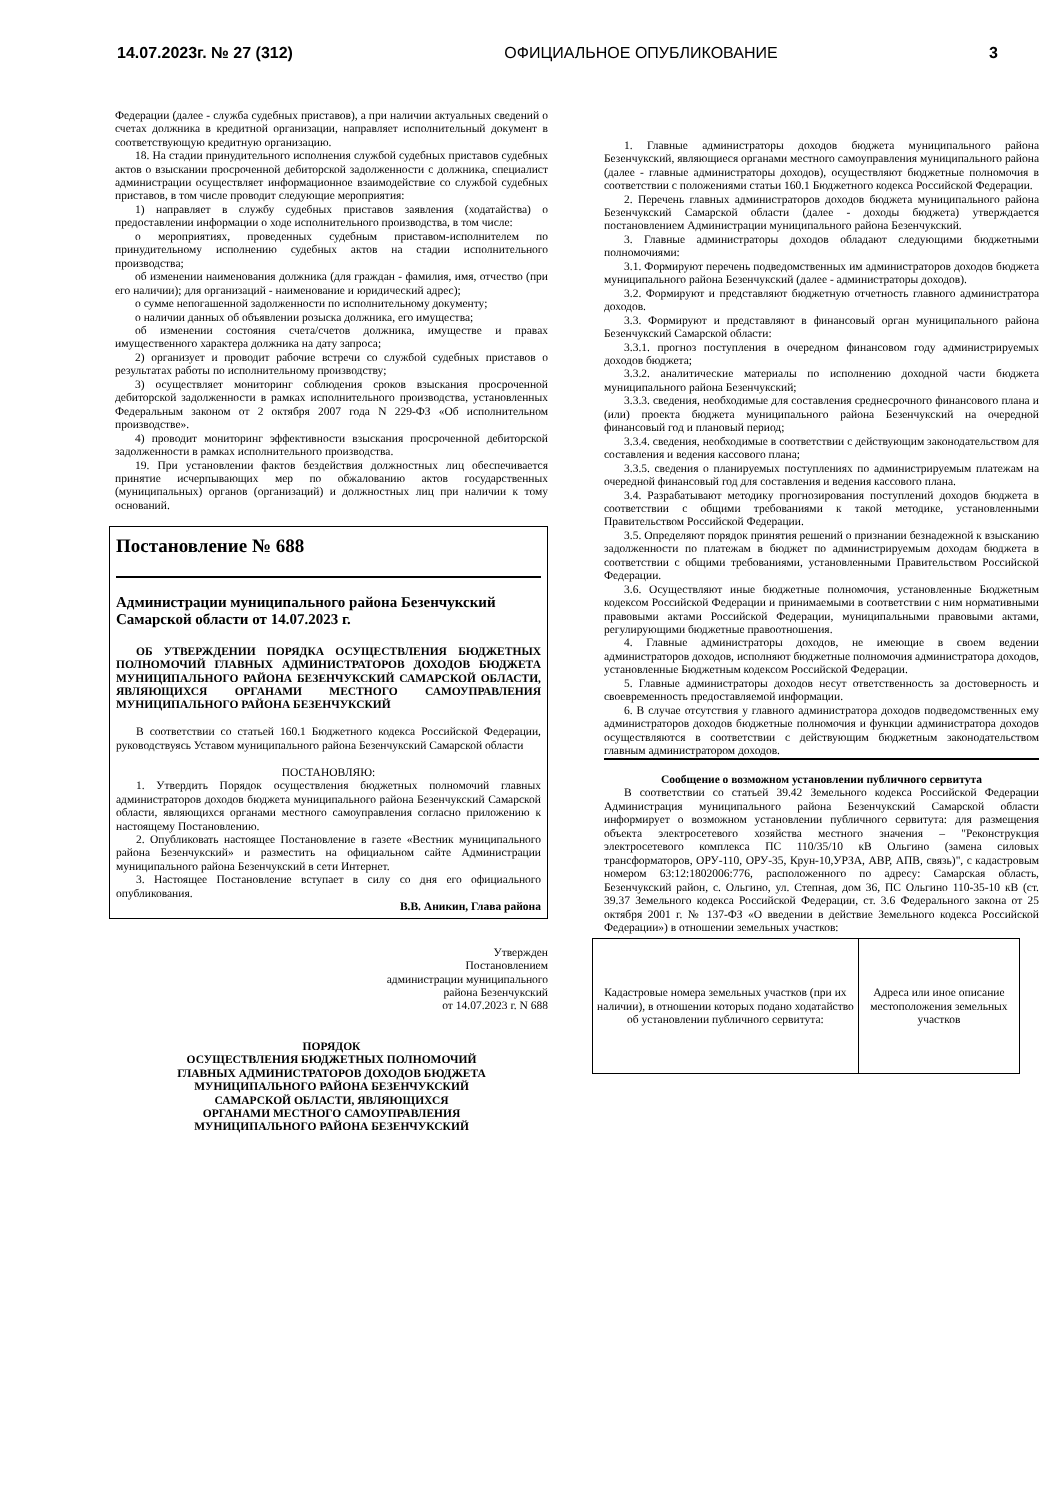14.07.2023г. № 27 (312) ОФИЦИАЛЬНОЕ ОПУБЛИКОВАНИЕ 3
Федерации (далее - служба судебных приставов), а при наличии актуальных сведений о счетах должника в кредитной организации, направляет исполнительный документ в соответствующую кредитную организацию.
18. На стадии принудительного исполнения службой судебных приставов судебных актов о взыскании просроченной дебиторской задолженности с должника, специалист администрации осуществляет информационное взаимодействие со службой судебных приставов, в том числе проводит следующие мероприятия:
1) направляет в службу судебных приставов заявления (ходатайства) о предоставлении информации о ходе исполнительного производства, в том числе:
о мероприятиях, проведенных судебным приставом-исполнителем по принудительному исполнению судебных актов на стадии исполнительного производства;
об изменении наименования должника (для граждан - фамилия, имя, отчество (при его наличии); для организаций - наименование и юридический адрес);
о сумме непогашенной задолженности по исполнительному документу;
о наличии данных об объявлении розыска должника, его имущества;
об изменении состояния счета/счетов должника, имуществе и правах имущественного характера должника на дату запроса;
2) организует и проводит рабочие встречи со службой судебных приставов о результатах работы по исполнительному производству;
3) осуществляет мониторинг соблюдения сроков взыскания просроченной дебиторской задолженности в рамках исполнительного производства, установленных Федеральным законом от 2 октября 2007 года N 229-ФЗ «Об исполнительном производстве».
4) проводит мониторинг эффективности взыскания просроченной дебиторской задолженности в рамках исполнительного производства.
19. При установлении фактов бездействия должностных лиц обеспечивается принятие исчерпывающих мер по обжалованию актов государственных (муниципальных) органов (организаций) и должностных лиц при наличии к тому оснований.
Постановление № 688
Администрации муниципального района Безенчукский Самарской области от 14.07.2023 г.
ОБ УТВЕРЖДЕНИИ ПОРЯДКА ОСУЩЕСТВЛЕНИЯ БЮДЖЕТНЫХ ПОЛНОМОЧИЙ ГЛАВНЫХ АДМИНИСТРАТОРОВ ДОХОДОВ БЮДЖЕТА МУНИЦИПАЛЬНОГО РАЙОНА БЕЗЕНЧУКСКИЙ САМАРСКОЙ ОБЛАСТИ, ЯВЛЯЮЩИХСЯ ОРГАНАМИ МЕСТНОГО САМОУПРАВЛЕНИЯ МУНИЦИПАЛЬНОГО РАЙОНА БЕЗЕНЧУКСКИЙ
В соответствии со статьей 160.1 Бюджетного кодекса Российской Федерации, руководствуясь Уставом муниципального района Безенчукский Самарской области
ПОСТАНОВЛЯЮ:
1. Утвердить Порядок осуществления бюджетных полномочий главных администраторов доходов бюджета муниципального района Безенчукский Самарской области, являющихся органами местного самоуправления согласно приложению к настоящему Постановлению.
2. Опубликовать настоящее Постановление в газете «Вестник муниципального района Безенчукский» и разместить на официальном сайте Администрации муниципального района Безенчукский в сети Интернет.
3. Настоящее Постановление вступает в силу со дня его официального опубликования.
В.В. Аникин, Глава района
Утвержден
Постановлением
администрации муниципального
района Безенчукский
от 14.07.2023 г. N 688
ПОРЯДОК
ОСУЩЕСТВЛЕНИЯ БЮДЖЕТНЫХ ПОЛНОМОЧИЙ
ГЛАВНЫХ АДМИНИСТРАТОРОВ ДОХОДОВ БЮДЖЕТА
МУНИЦИПАЛЬНОГО РАЙОНА БЕЗЕНЧУКСКИЙ
САМАРСКОЙ ОБЛАСТИ, ЯВЛЯЮЩИХСЯ
ОРГАНАМИ МЕСТНОГО САМОУПРАВЛЕНИЯ
МУНИЦИПАЛЬНОГО РАЙОНА БЕЗЕНЧУКСКИЙ
1. Главные администраторы доходов бюджета муниципального района Безенчукский, являющиеся органами местного самоуправления муниципального района (далее - главные администраторы доходов), осуществляют бюджетные полномочия в соответствии с положениями статьи 160.1 Бюджетного кодекса Российской Федерации.
2. Перечень главных администраторов доходов бюджета муниципального района Безенчукский Самарской области (далее - доходы бюджета) утверждается постановлением Администрации муниципального района Безенчукский.
3. Главные администраторы доходов обладают следующими бюджетными полномочиями:
3.1. Формируют перечень подведомственных им администраторов доходов бюджета муниципального района Безенчукский (далее - администраторы доходов).
3.2. Формируют и представляют бюджетную отчетность главного администратора доходов.
3.3. Формируют и представляют в финансовый орган муниципального района Безенчукский Самарской области:
3.3.1. прогноз поступления в очередном финансовом году администрируемых доходов бюджета;
3.3.2. аналитические материалы по исполнению доходной части бюджета муниципального района Безенчукский;
3.3.3. сведения, необходимые для составления среднесрочного финансового плана и (или) проекта бюджета муниципального района Безенчукский на очередной финансовый год и плановый период;
3.3.4. сведения, необходимые в соответствии с действующим законодательством для составления и ведения кассового плана;
3.3.5. сведения о планируемых поступлениях по администрируемым платежам на очередной финансовый год для составления и ведения кассового плана.
3.4. Разрабатывают методику прогнозирования поступлений доходов бюджета в соответствии с общими требованиями к такой методике, установленными Правительством Российской Федерации.
3.5. Определяют порядок принятия решений о признании безнадежной к взысканию задолженности по платежам в бюджет по администрируемым доходам бюджета в соответствии с общими требованиями, установленными Правительством Российской Федерации.
3.6. Осуществляют иные бюджетные полномочия, установленные Бюджетным кодексом Российской Федерации и принимаемыми в соответствии с ним нормативными правовыми актами Российской Федерации, муниципальными правовыми актами, регулирующими бюджетные правоотношения.
4. Главные администраторы доходов, не имеющие в своем ведении администраторов доходов, исполняют бюджетные полномочия администратора доходов, установленные Бюджетным кодексом Российской Федерации.
5. Главные администраторы доходов несут ответственность за достоверность и своевременность предоставляемой информации.
6. В случае отсутствия у главного администратора доходов подведомственных ему администраторов доходов бюджетные полномочия и функции администратора доходов осуществляются в соответствии с действующим бюджетным законодательством главным администратором доходов.
Сообщение о возможном установлении публичного сервитута
В соответствии со статьей 39.42 Земельного кодекса Российской Федерации Администрация муниципального района Безенчукский Самарской области информирует о возможном установлении публичного сервитута: для размещения объекта электросетевого хозяйства местного значения – "Реконструкция электросетевого комплекса ПС 110/35/10 кВ Ольгино (замена силовых трансформаторов, ОРУ-110, ОРУ-35, Крун-10,УРЗА, АВР, АПВ, связь)", с кадастровым номером 63:12:1802006:776, расположенного по адресу: Самарская область, Безенчукский район, с. Ольгино, ул. Степная, дом 36, ПС Ольгино 110-35-10 кВ (ст. 39.37 Земельного кодекса Российской Федерации, ст. 3.6 Федерального закона от 25 октября 2001 г. № 137-ФЗ «О введении в действие Земельного кодекса Российской Федерации») в отношении земельных участков:
| Кадастровые номера земельных участков (при их наличии), в отношении которых подано ходатайство об установлении публичного сервитута: | Адреса или иное описание местоположения земельных участков |